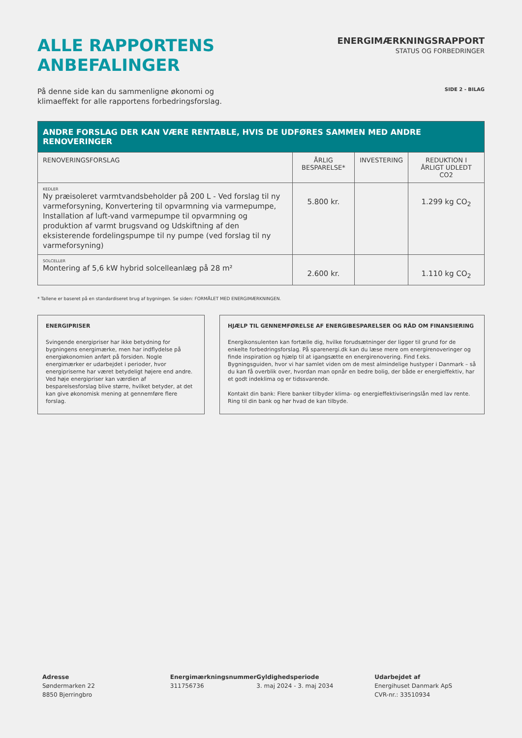ALLE RAPPORTENS ANBEFALINGER
ENERGIMÆRKNINGSRAPPORT
STATUS OG FORBEDRINGER
På denne side kan du sammenligne økonomi og
klimaeffekt for alle rapportens forbedringsforslag.
SIDE 2 - BILAG
| ANDRE FORSLAG DER KAN VÆRE RENTABLE, HVIS DE UDFØRES SAMMEN MED ANDRE RENOVERINGER | | | |
| --- | --- | --- | --- |
| RENOVERINGSFORSLAG | ÅRLIG BESPARELSE* | INVESTERING | REDUKTION I ÅRLIGT UDLEDT CO2 |
| KEDLER Ny præisoleret varmtvandsbeholder på 200 L - Ved forslag til ny varmeforsyning, Konvertering til opvarmning via varmepumpe, Installation af luft-vand varmepumpe til opvarmning og produktion af varmt brugsvand og Udskiftning af den eksisterende fordelingspumpe til ny pumpe (ved forslag til ny varmeforsyning) | 5.800 kr. | | 1.299 kg CO<sub>2</sub> |
| SOLCELLER Montering af 5,6 kW hybrid solcelleanlæg på 28 m² | 2.600 kr. | | 1.110 kg CO<sub>2</sub> |
* Tallene er baseret på en standardiseret brug af bygningen. Se siden: FORMÅLET MED ENERGIMÆRKNINGEN.
ENERGIPRISER
Svingende energipriser har ikke betydning for bygningens energimærke, men har indflydelse på energiøkonomien anført på forsiden. Nogle energimærker er udarbejdet i perioder, hvor energipriserne har været betydeligt højere end andre. Ved høje energipriser kan værdien af besparelsesforslag blive større, hvilket betyder, at det kan give økonomisk mening at gennemføre flere forslag.
HJÆLP TIL GENNEMFØRELSE AF ENERGIBESPARELSER OG RÅD OM FINANSIERING
Energikonsulenten kan fortælle dig, hvilke forudsætninger der ligger til grund for de enkelte forbedringsforslag. På sparenergi.dk kan du læse mere om energirenoveringer og finde inspiration og hjælp til at igangsætte en energirenovering. Find f.eks. Bygningsguiden, hvor vi har samlet viden om de mest almindelige hustyper i Danmark – så du kan få overblik over, hvordan man opnår en bedre bolig, der både er energieffektiv, har et godt indeklima og er tidssvarende.
Kontakt din bank: Flere banker tilbyder klima- og energieffektiviseringslån med lav rente. Ring til din bank og hør hvad de kan tilbyde.
Adresse
Søndermarken 22
8850 Bjerringbro
Energimærkningsnummer
311756736
Gyldighedsperiode
3. maj 2024 - 3. maj 2034
Udarbejdet af
Energihuset Danmark ApS
CVR-nr.: 33510934